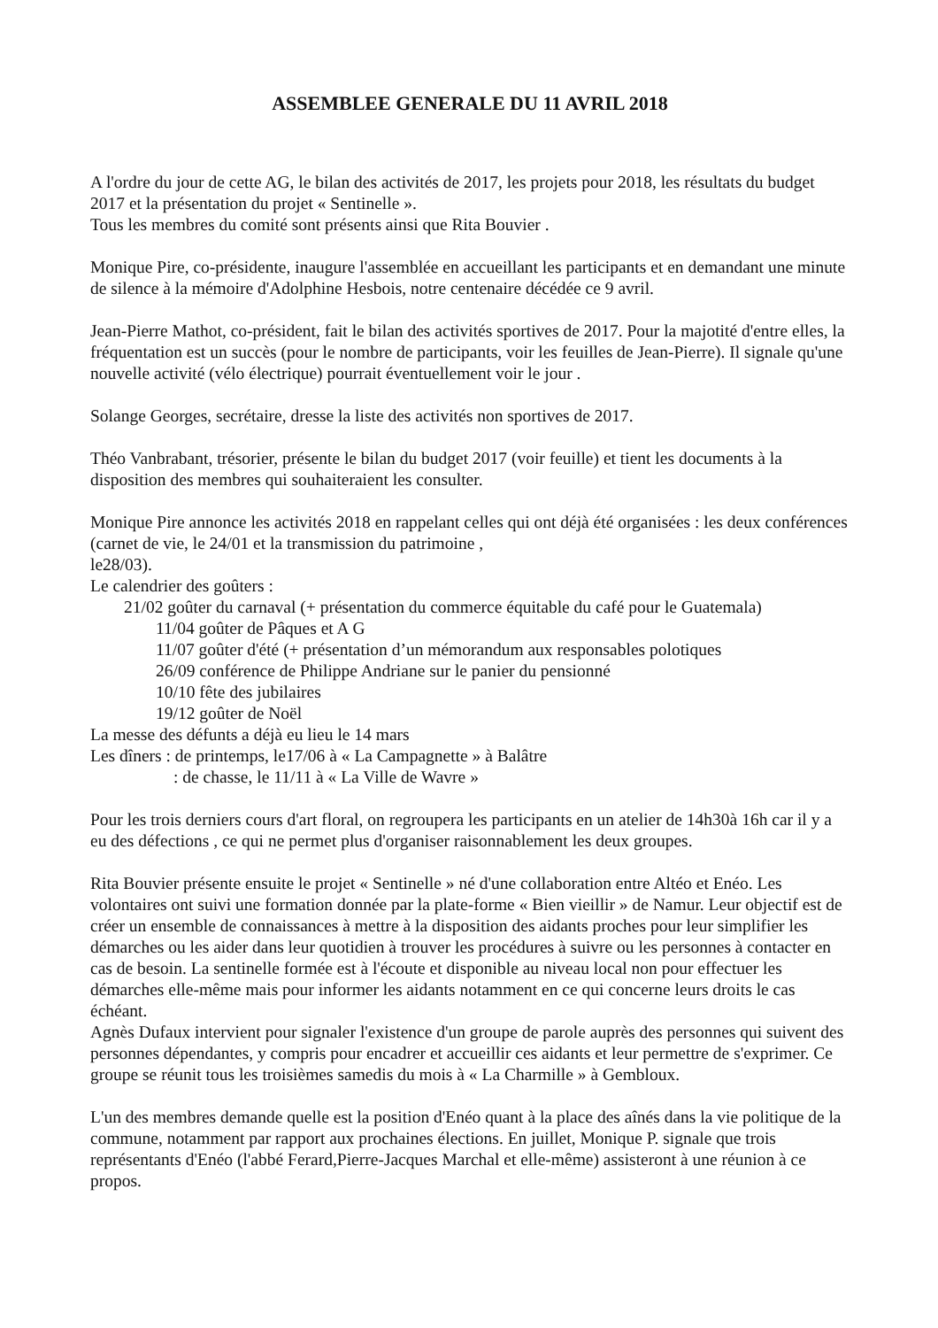ASSEMBLEE GENERALE DU 11 AVRIL 2018
A l'ordre du jour de cette AG, le bilan des activités de 2017, les projets pour 2018, les résultats du budget 2017 et la présentation du projet « Sentinelle ».
Tous les membres du comité sont présents ainsi que Rita Bouvier .
Monique Pire, co-présidente, inaugure l'assemblée en accueillant les participants et en demandant une minute de silence à la mémoire d'Adolphine Hesbois, notre centenaire décédée ce 9 avril.
Jean-Pierre Mathot, co-président, fait le bilan des activités sportives de 2017. Pour la majotité d'entre elles, la fréquentation est un succès (pour le nombre de participants, voir les feuilles de Jean-Pierre). Il signale qu'une nouvelle activité (vélo électrique) pourrait éventuellement voir le jour .
Solange Georges, secrétaire, dresse la liste des activités non sportives de 2017.
Théo Vanbrabant, trésorier, présente le bilan du budget 2017 (voir feuille) et tient les documents à la disposition des membres qui souhaiteraient les consulter.
Monique Pire annonce les activités 2018 en rappelant celles qui ont déjà été organisées : les deux conférences (carnet de vie, le 24/01 et la transmission du patrimoine ,
le28/03).
Le calendrier des goûters :
21/02 goûter du carnaval (+ présentation du commerce équitable du café pour le Guatemala)
11/04 goûter de Pâques et A G
11/07 goûter d'été (+ présentation d’un mémorandum aux responsables polotiques
26/09 conférence de Philippe Andriane sur le panier du pensionné
10/10 fête des jubilaires
19/12 goûter de Noël
La messe des défunts a déjà eu lieu le 14 mars
Les dîners : de printemps, le17/06 à « La Campagnette » à Balâtre
: de chasse, le 11/11 à « La Ville de Wavre »
Pour les trois derniers cours d'art floral, on regroupera les participants en un atelier de 14h30à 16h car il y a eu des défections , ce qui ne permet plus d'organiser raisonnablement les deux groupes.
Rita Bouvier présente ensuite le projet « Sentinelle » né d'une collaboration entre Altéo et Enéo. Les volontaires ont suivi une formation donnée par la plate-forme « Bien vieillir » de Namur. Leur objectif est de créer un ensemble de connaissances à mettre à la disposition des aidants proches pour leur simplifier les démarches ou les aider dans leur quotidien à trouver les procédures à suivre ou les personnes à contacter en cas de besoin. La sentinelle formée est à l'écoute et disponible au niveau local non pour effectuer les démarches elle-même mais pour informer les aidants notamment en ce qui concerne leurs droits le cas échéant.
Agnès Dufaux intervient pour signaler l'existence d'un groupe de parole auprès des personnes qui suivent des personnes dépendantes, y compris pour encadrer et accueillir ces aidants et leur permettre de s'exprimer. Ce groupe se réunit tous les troisièmes samedis du mois à « La Charmille » à Gembloux.
L'un des membres demande quelle est la position d'Enéo quant à la place des aînés dans la vie politique de la commune, notamment par rapport aux prochaines élections. En juillet, Monique P. signale que trois représentants d'Enéo (l'abbé Ferard,Pierre-Jacques Marchal et elle-même) assisteront à une réunion à ce propos.